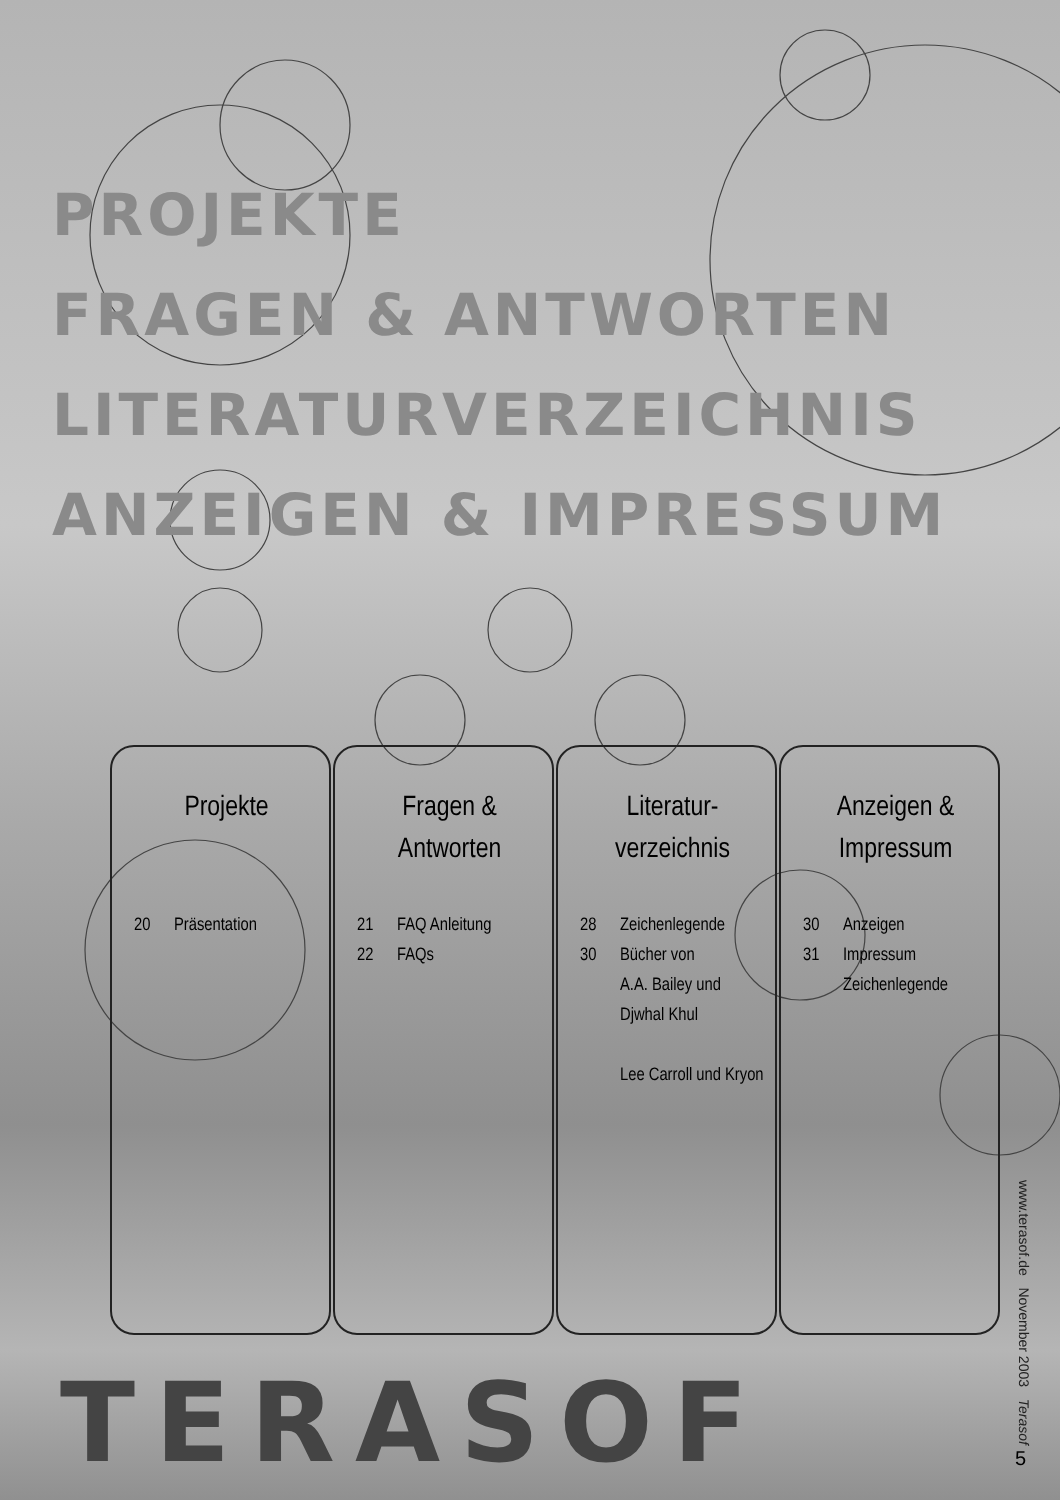PROJEKTE
FRAGEN & ANTWORTEN
LITERATURVERZEICHNIS
ANZEIGEN & IMPRESSUM
Projekte
20 Präsentation
Fragen &
Antworten
21 FAQ Anleitung
22 FAQs
Literatur-
verzeichnis
28 Zeichenlegende
30 Bücher von
A.A. Bailey und
Djwhal Khul
Lee Carroll und Kryon
Anzeigen &
Impressum
30 Anzeigen
31 Impressum
Zeichenlegende
TERASOF
www.terasof.de November 2003 Terasof
5